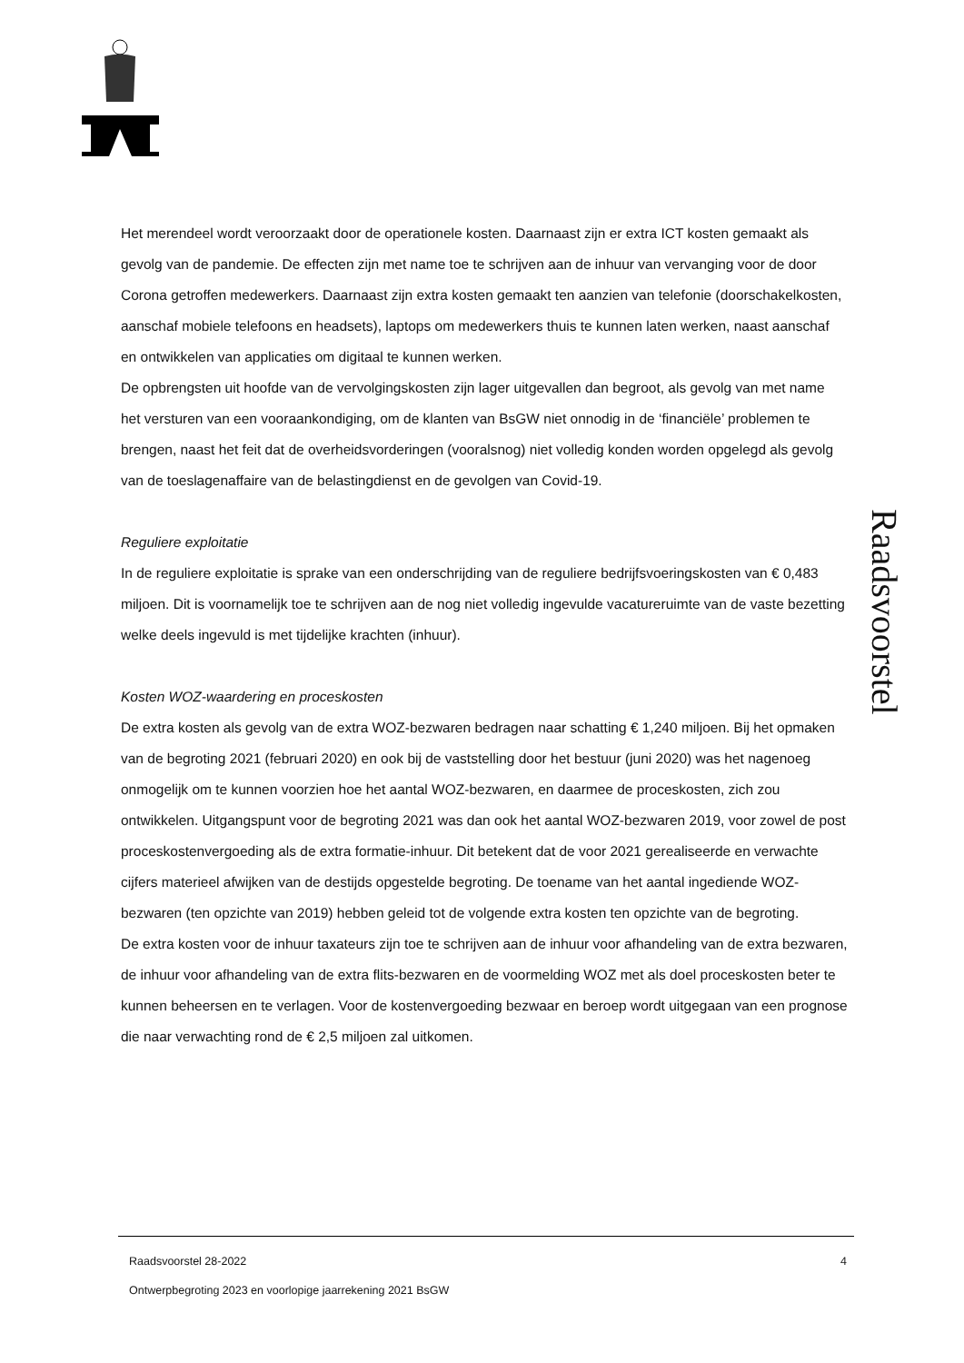Raadsvoorstel
Het merendeel wordt veroorzaakt door de operationele kosten. Daarnaast zijn er extra ICT kosten gemaakt als gevolg van de pandemie. De effecten zijn met name toe te schrijven aan de inhuur van vervanging voor de door Corona getroffen medewerkers. Daarnaast zijn extra kosten gemaakt ten aanzien van telefonie (doorschakelkosten, aanschaf mobiele telefoons en headsets), laptops om medewerkers thuis te kunnen laten werken, naast aanschaf en ontwikkelen van applicaties om digitaal te kunnen werken.
De opbrengsten uit hoofde van de vervolgingskosten zijn lager uitgevallen dan begroot, als gevolg van met name het versturen van een vooraankondiging, om de klanten van BsGW niet onnodig in de ‘financiële’ problemen te brengen, naast het feit dat de overheidsvorderingen (vooralsnog) niet volledig konden worden opgelegd als gevolg van de toeslagenaffaire van de belastingdienst en de gevolgen van Covid-19.
Reguliere exploitatie
In de reguliere exploitatie is sprake van een onderschrijding van de reguliere bedrijfsvoeringskosten van € 0,483 miljoen. Dit is voornamelijk toe te schrijven aan de nog niet volledig ingevulde vacatureruimte van de vaste bezetting welke deels ingevuld is met tijdelijke krachten (inhuur).
Kosten WOZ-waardering en proceskosten
De extra kosten als gevolg van de extra WOZ-bezwaren bedragen naar schatting € 1,240 miljoen. Bij het opmaken van de begroting 2021 (februari 2020) en ook bij de vaststelling door het bestuur (juni 2020) was het nagenoeg onmogelijk om te kunnen voorzien hoe het aantal WOZ-bezwaren, en daarmee de proceskosten, zich zou ontwikkelen. Uitgangspunt voor de begroting 2021 was dan ook het aantal WOZ-bezwaren 2019, voor zowel de post proceskostenvergoeding als de extra formatie-inhuur. Dit betekent dat de voor 2021 gerealiseerde en verwachte cijfers materieel afwijken van de destijds opgestelde begroting. De toename van het aantal ingediende WOZ-bezwaren (ten opzichte van 2019) hebben geleid tot de volgende extra kosten ten opzichte van de begroting.
De extra kosten voor de inhuur taxateurs zijn toe te schrijven aan de inhuur voor afhandeling van de extra bezwaren, de inhuur voor afhandeling van de extra flits-bezwaren en de voormelding WOZ met als doel proceskosten beter te kunnen beheersen en te verlagen. Voor de kostenvergoeding bezwaar en beroep wordt uitgegaan van een prognose die naar verwachting rond de € 2,5 miljoen zal uitkomen.
Raadsvoorstel 28-2022 4
Ontwerpbegroting 2023 en voorlopige jaarrekening 2021 BsGW